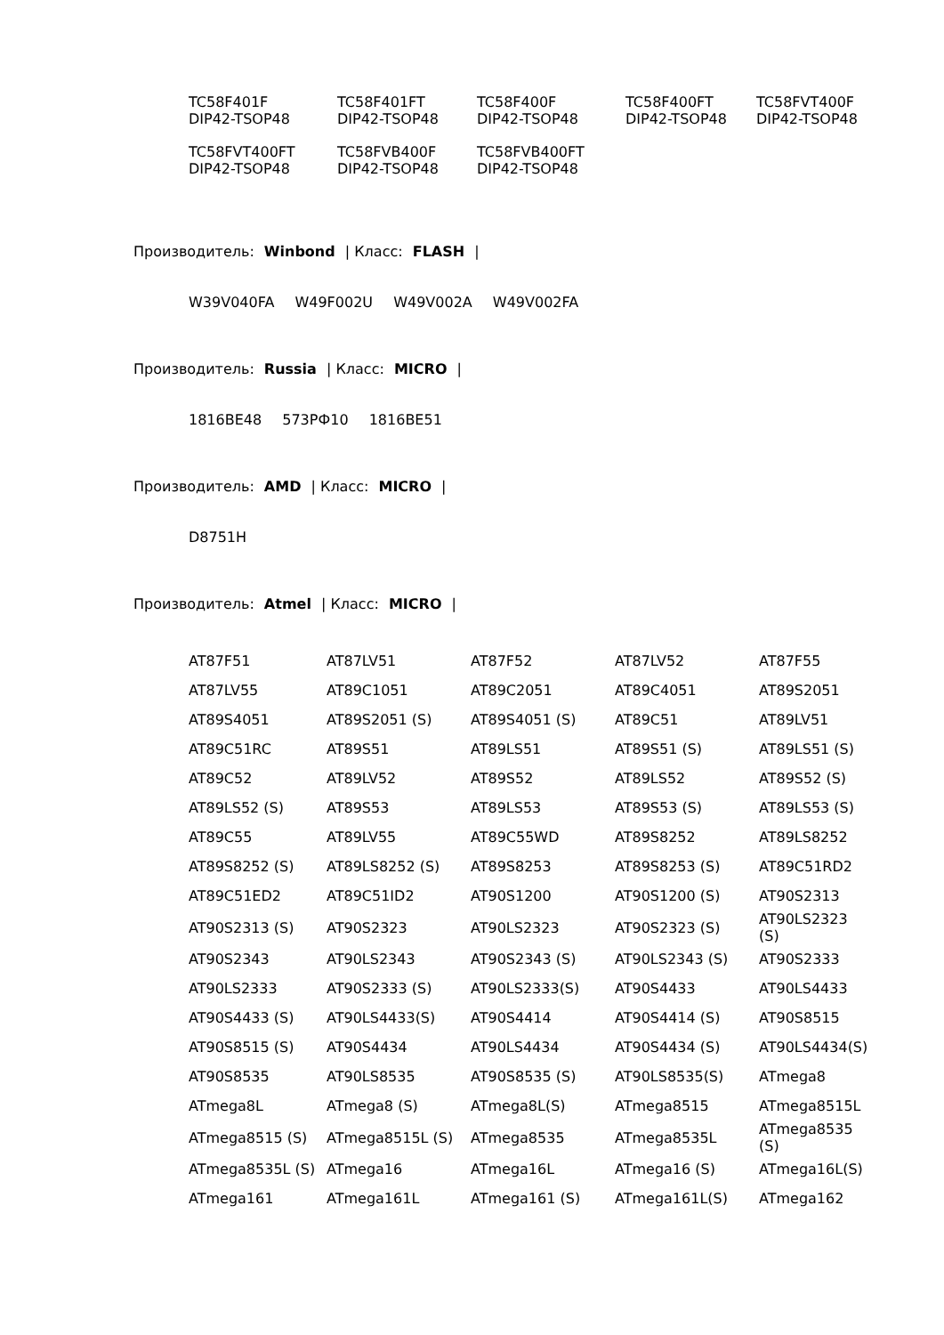| TC58F401F DIP42-TSOP48 | TC58F401FT DIP42-TSOP48 | TC58F400F DIP42-TSOP48 | TC58F400FT DIP42-TSOP48 | TC58FVT400F DIP42-TSOP48 |
| TC58FVT400FT DIP42-TSOP48 | TC58FVB400F DIP42-TSOP48 | TC58FVB400FT DIP42-TSOP48 | | |
Производитель: Winbond | Класс: FLASH |
W39V040FA W49F002U W49V002A W49V002FA
Производитель: Russia | Класс: MICRO |
1816BE48 573РФ10 1816BE51
Производитель: AMD | Класс: MICRO |
D8751H
Производитель: Atmel | Класс: MICRO |
| AT87F51 | AT87LV51 | AT87F52 | AT87LV52 | AT87F55 |
| AT87LV55 | AT89C1051 | AT89C2051 | AT89C4051 | AT89S2051 |
| AT89S4051 | AT89S2051 (S) | AT89S4051 (S) | AT89C51 | AT89LV51 |
| AT89C51RC | AT89S51 | AT89LS51 | AT89S51 (S) | AT89LS51 (S) |
| AT89C52 | AT89LV52 | AT89S52 | AT89LS52 | AT89S52 (S) |
| AT89LS52 (S) | AT89S53 | AT89LS53 | AT89S53 (S) | AT89LS53 (S) |
| AT89C55 | AT89LV55 | AT89C55WD | AT89S8252 | AT89LS8252 |
| AT89S8252 (S) | AT89LS8252 (S) | AT89S8253 | AT89S8253 (S) | AT89C51RD2 |
| AT89C51ED2 | AT89C51ID2 | AT90S1200 | AT90S1200 (S) | AT90S2313 |
| AT90S2313 (S) | AT90S2323 | AT90LS2323 | AT90S2323 (S) | AT90LS2323 (S) |
| AT90S2343 | AT90LS2343 | AT90S2343 (S) | AT90LS2343 (S) | AT90S2333 |
| AT90LS2333 | AT90S2333 (S) | AT90LS2333(S) | AT90S4433 | AT90LS4433 |
| AT90S4433 (S) | AT90LS4433(S) | AT90S4414 | AT90S4414 (S) | AT90S8515 |
| AT90S8515 (S) | AT90S4434 | AT90LS4434 | AT90S4434 (S) | AT90LS4434(S) |
| AT90S8535 | AT90LS8535 | AT90S8535 (S) | AT90LS8535(S) | ATmega8 |
| ATmega8L | ATmega8 (S) | ATmega8L(S) | ATmega8515 | ATmega8515L |
| ATmega8515 (S) | ATmega8515L (S) | ATmega8535 | ATmega8535L | ATmega8535 (S) |
| ATmega8535L (S) | ATmega16 | ATmega16L | ATmega16 (S) | ATmega16L(S) |
| ATmega161 | ATmega161L | ATmega161 (S) | ATmega161L(S) | ATmega162 |